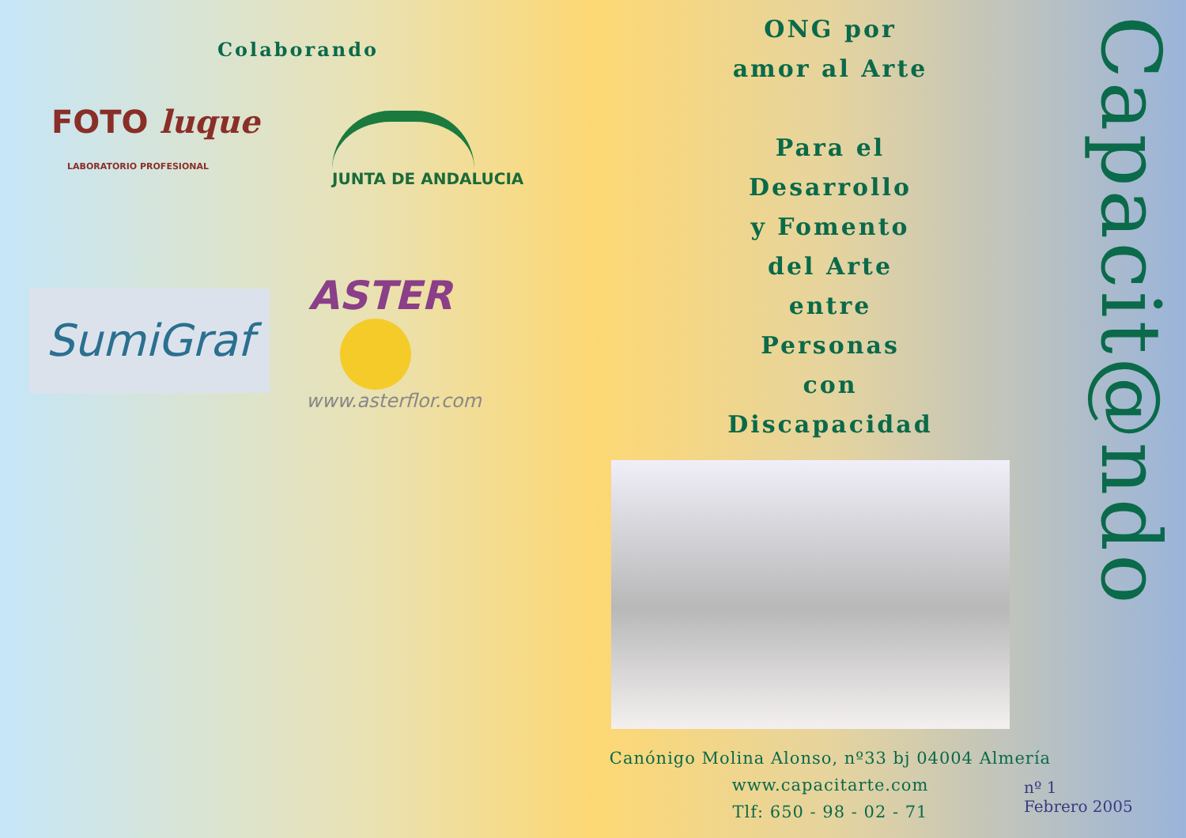Colaborando
FOTO luque
LABORATORIO PROFESIONAL
JUNTA DE ANDALUCIA
SumiGraf
ASTER
www.asterflor.com
ONG por
amor al Arte
Para el
Desarrollo
y Fomento
del Arte
entre
Personas
con
Discapacidad
Canónigo Molina Alonso, nº33 bj 04004 Almería
www.capacitarte.com
Tlf: 650 - 98 - 02 - 71
nº 1
Febrero 2005
Capacit@ndo